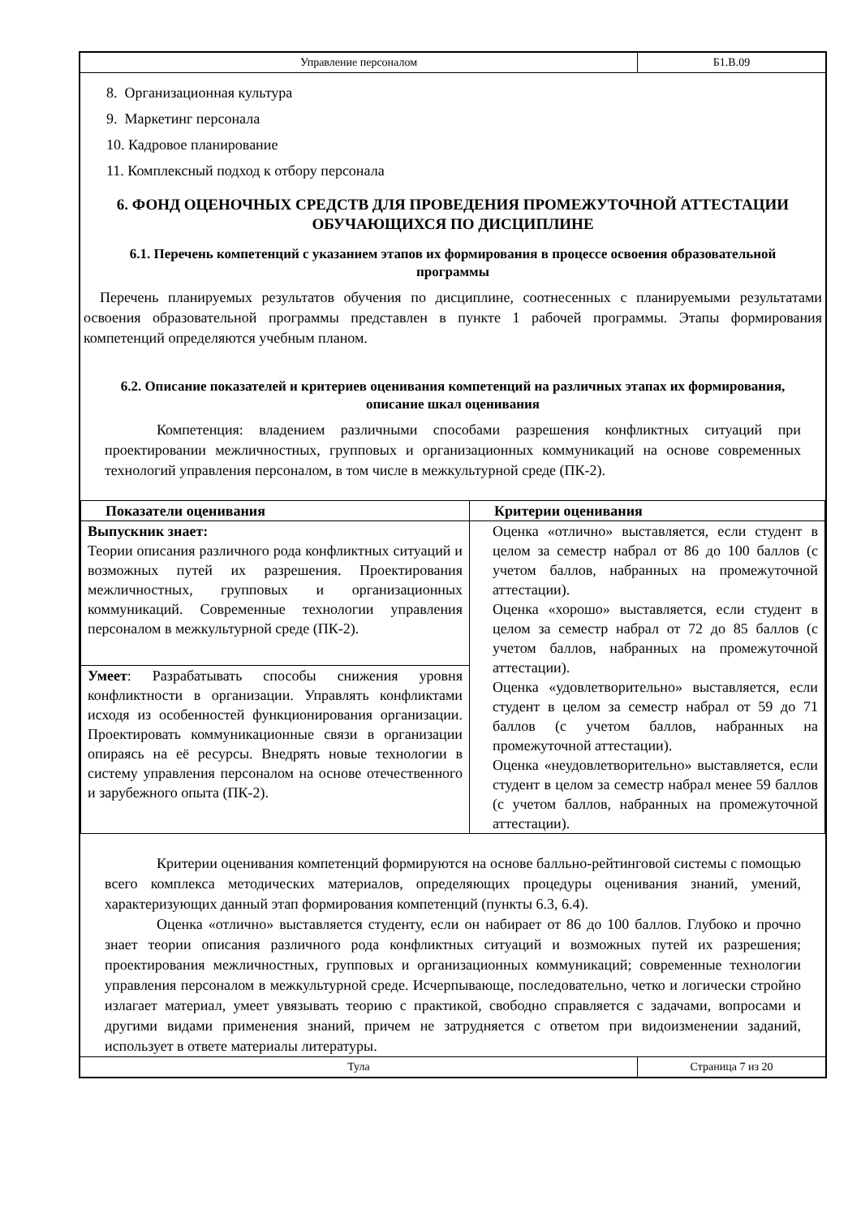Управление персоналом Б1.В.09
8. Организационная культура
9. Маркетинг персонала
10. Кадровое планирование
11. Комплексный подход к отбору персонала
6. ФОНД ОЦЕНОЧНЫХ СРЕДСТВ ДЛЯ ПРОВЕДЕНИЯ ПРОМЕЖУТОЧНОЙ АТТЕСТАЦИИ ОБУЧАЮЩИХСЯ ПО ДИСЦИПЛИНЕ
6.1. Перечень компетенций с указанием этапов их формирования в процессе освоения образовательной программы
Перечень планируемых результатов обучения по дисциплине, соотнесенных с планируемыми результатами освоения образовательной программы представлен в пункте 1 рабочей программы. Этапы формирования компетенций определяются учебным планом.
6.2. Описание показателей и критериев оценивания компетенций на различных этапах их формирования, описание шкал оценивания
Компетенция: владением различными способами разрешения конфликтных ситуаций при проектировании межличностных, групповых и организационных коммуникаций на основе современных технологий управления персоналом, в том числе в межкультурной среде (ПК-2).
| Показатели оценивания | Критерии оценивания |
| --- | --- |
| Выпускник знает: Теории описания различного рода конфликтных ситуаций и возможных путей их разрешения. Проектирования межличностных, групповых и организационных коммуникаций. Современные технологии управления персоналом в межкультурной среде (ПК-2). | Оценка «отлично» выставляется, если студент в целом за семестр набрал от 86 до 100 баллов (с учетом баллов, набранных на промежуточной аттестации). Оценка «хорошо» выставляется, если студент в целом за семестр набрал от 72 до 85 баллов (с учетом баллов, набранных на промежуточной аттестации). Оценка «удовлетворительно» выставляется, если студент в целом за семестр набрал от 59 до 71 баллов (с учетом баллов, набранных на промежуточной аттестации). Оценка «неудовлетворительно» выставляется, если студент в целом за семестр набрал менее 59 баллов (с учетом баллов, набранных на промежуточной аттестации). |
| Умеет : Разрабатывать способы снижения уровня конфликтности в организации. Управлять конфликтами исходя из особенностей функционирования организации. Проектировать коммуникационные связи в организации опираясь на её ресурсы. Внедрять новые технологии в систему управления персоналом на основе отечественного и зарубежного опыта (ПК-2). | |
Критерии оценивания компетенций формируются на основе балльно-рейтинговой системы с помощью всего комплекса методических материалов, определяющих процедуры оценивания знаний, умений, характеризующих данный этап формирования компетенций (пункты 6.3, 6.4).
Оценка «отлично» выставляется студенту, если он набирает от 86 до 100 баллов. Глубоко и прочно знает теории описания различного рода конфликтных ситуаций и возможных путей их разрешения; проектирования межличностных, групповых и организационных коммуникаций; современные технологии управления персоналом в межкультурной среде. Исчерпывающе, последовательно, четко и логически стройно излагает материал, умеет увязывать теорию с практикой, свободно справляется с задачами, вопросами и другими видами применения знаний, причем не затрудняется с ответом при видоизменении заданий, использует в ответе материалы литературы.
Тула Страница 7 из 20